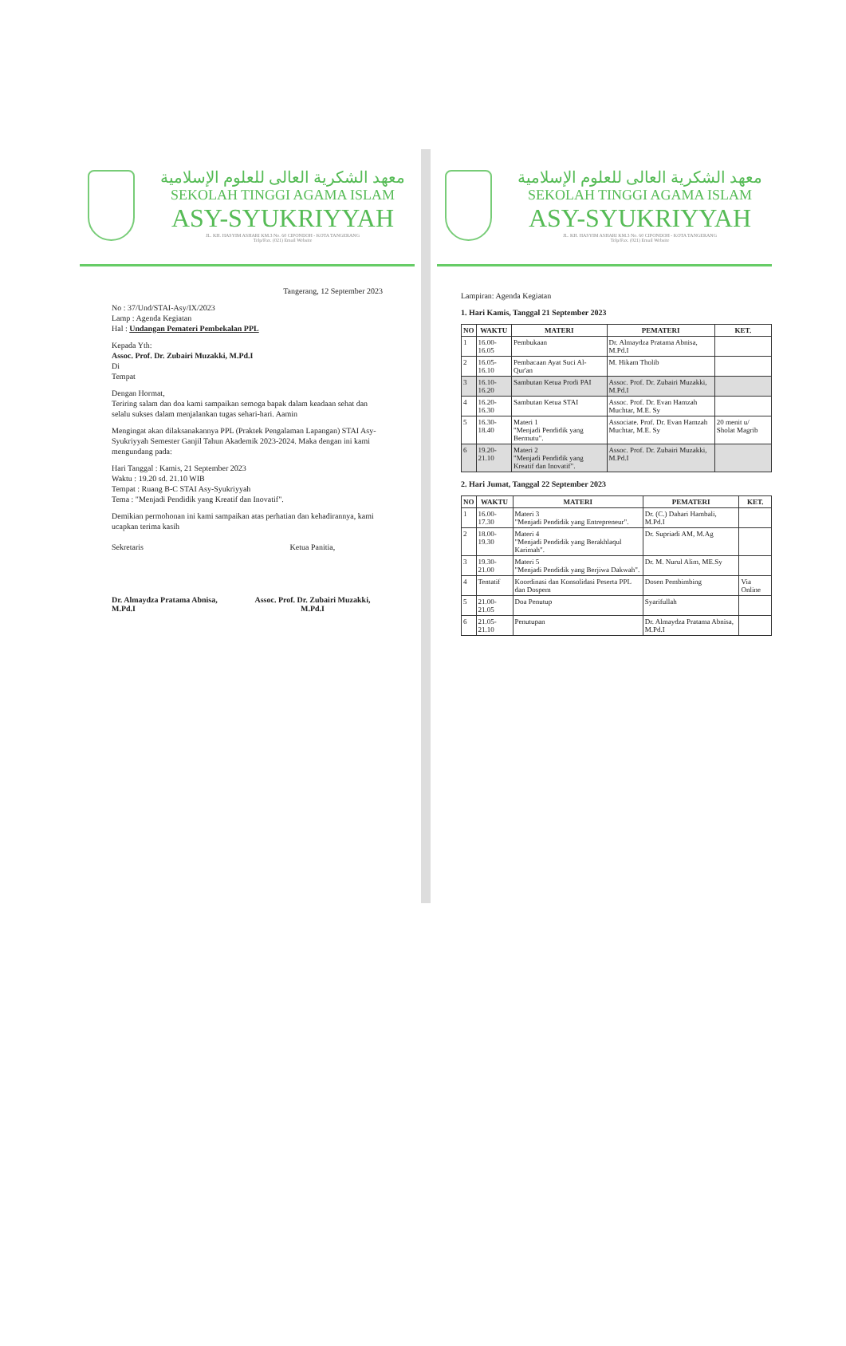معهد الشكرية العالى للعلوم الإسلامية
SEKOLAH TINGGI AGAMA ISLAM
ASY-SYUKRIYYAH
JL. KH. HASYIM ASHARI KM.3 No. 60 CIPONDOH - KOTA TANGERANG
Telp/Fax. (021) Email Website
Tangerang, 12 September 2023
No : 37/Und/STAI-Asy/IX/2023
Lamp : Agenda Kegiatan
Hal : Undangan Pemateri Pembekalan PPL
Kepada Yth:
Assoc. Prof. Dr. Zubairi Muzakki, M.Pd.I
Di
Tempat
Dengan Hormat,
Teriring salam dan doa kami sampaikan semoga bapak dalam keadaan sehat dan selalu sukses dalam menjalankan tugas sehari-hari. Aamin
Mengingat akan dilaksanakannya PPL (Praktek Pengalaman Lapangan) STAI Asy-Syukriyyah Semester Ganjil Tahun Akademik 2023-2024. Maka dengan ini kami mengundang pada:
Hari Tanggal : Kamis, 21 September 2023
Waktu : 19.20 sd. 21.10 WIB
Tempat : Ruang B-C STAI Asy-Syukriyyah
Tema : "Menjadi Pendidik yang Kreatif dan Inovatif".
Demikian permohonan ini kami sampaikan atas perhatian dan kehadirannya, kami ucapkan terima kasih
Sekretaris
Dr. Almaydza Pratama Abnisa, M.Pd.I
Ketua Panitia,
Assoc. Prof. Dr. Zubairi Muzakki, M.Pd.I
معهد الشكرية العالى للعلوم الإسلامية
SEKOLAH TINGGI AGAMA ISLAM
ASY-SYUKRIYYAH
JL. KH. HASYIM ASHARI KM.3 No. 60 CIPONDOH - KOTA TANGERANG
Telp/Fax. (021) Email Website
Lampiran: Agenda Kegiatan
1. Hari Kamis, Tanggal 21 September 2023
| NO | WAKTU | MATERI | PEMATERI | KET. |
| --- | --- | --- | --- | --- |
| 1 | 16.00-16.05 | Pembukaan | Dr. Almaydza Pratama Abnisa, M.Pd.I | |
| 2 | 16.05-16.10 | Pembacaan Ayat Suci Al-Qur'an | M. Hikam Tholib | |
| 3 | 16.10-16.20 | Sambutan Ketua Prodi PAI | Assoc. Prof. Dr. Zubairi Muzakki, M.Pd.I | |
| 4 | 16.20-16.30 | Sambutan Ketua STAI | Assoc. Prof. Dr. Evan Hamzah Muchtar, M.E. Sy | |
| 5 | 16.30-18.40 | Materi 1 "Menjadi Pendidik yang Bermutu". | Associate. Prof. Dr. Evan Hamzah Muchtar, M.E. Sy | 20 menit u/ Sholat Magrib |
| 6 | 19.20-21.10 | Materi 2 "Menjadi Pendidik yang Kreatif dan Inovatif". | Assoc. Prof. Dr. Zubairi Muzakki, M.Pd.I | |
2. Hari Jumat, Tanggal 22 September 2023
| NO | WAKTU | MATERI | PEMATERI | KET. |
| --- | --- | --- | --- | --- |
| 1 | 16.00-17.30 | Materi 3 "Menjadi Pendidik yang Entrepreneur". | Dr. (C.) Dahari Hambali, M.Pd.I | |
| 2 | 18.00-19.30 | Materi 4 "Menjadi Pendidik yang Berakhlaqul Karimah". | Dr. Supriadi AM, M.Ag | |
| 3 | 19.30-21.00 | Materi 5 "Menjadi Pendidik yang Berjiwa Dakwah". | Dr. M. Nurul Alim, ME.Sy | |
| 4 | Tentatif | Koordinasi dan Konsolidasi Peserta PPL dan Dospem | Dosen Pembimbing | Via Online |
| 5 | 21.00-21.05 | Doa Penutup | Syarifullah | |
| 6 | 21.05-21.10 | Penutupan | Dr. Almaydza Pratama Abnisa, M.Pd.I | |